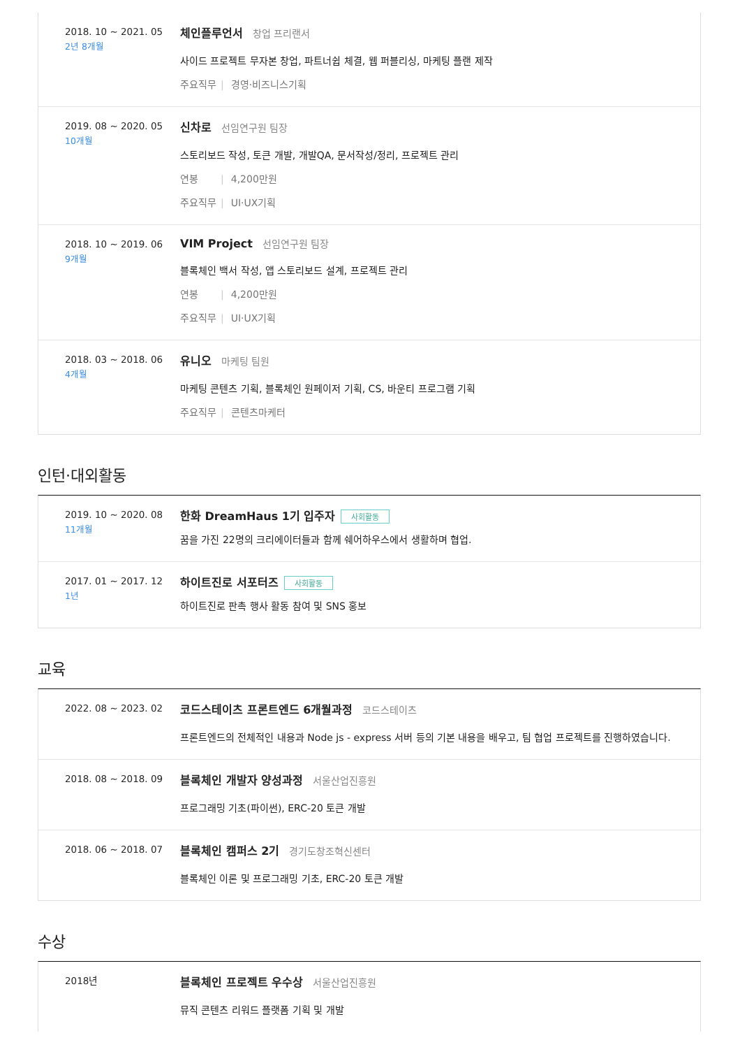2018. 10 ~ 2021. 05
2년 8개월
체인플루언서 창업 프리랜서
사이드 프로젝트 무자본 창업, 파트너쉽 체결, 웹 퍼블리싱, 마케팅 플랜 제작
주요직무 | 경영·비즈니스기획
2019. 08 ~ 2020. 05
10개월
신차로 선임연구원 팀장
스토리보드 작성, 토큰 개발, 개발QA, 문서작성/정리, 프로젝트 관리
연봉 | 4,200만원
주요직무 | UI·UX기획
2018. 10 ~ 2019. 06
9개월
VIM Project 선임연구원 팀장
블록체인 백서 작성, 앱 스토리보드 설계, 프로젝트 관리
연봉 | 4,200만원
주요직무 | UI·UX기획
2018. 03 ~ 2018. 06
4개월
유니오 마케팅 팀원
마케팅 콘텐츠 기획, 블록체인 원페이저 기획, CS, 바운티 프로그램 기획
주요직무 | 콘텐츠마케터
인턴·대외활동
2019. 10 ~ 2020. 08
11개월
한화 DreamHaus 1기 입주자 사회활동
꿈을 가진 22명의 크리에이터들과 함께 쉐어하우스에서 생활하며 협업.
2017. 01 ~ 2017. 12
1년
하이트진로 서포터즈 사회활동
하이트진로 판촉 행사 활동 참여 및 SNS 홍보
교육
2022. 08 ~ 2023. 02
코드스테이츠 프론트엔드 6개월과정 코드스테이츠
프론트엔드의 전체적인 내용과 Node js - express 서버 등의 기본 내용을 배우고, 팀 협업 프로젝트를 진행하였습니다.
2018. 08 ~ 2018. 09
블록체인 개발자 양성과정 서울산업진흥원
프로그래밍 기초(파이썬), ERC-20 토큰 개발
2018. 06 ~ 2018. 07
블록체인 캠퍼스 2기 경기도창조혁신센터
블록체인 이론 및 프로그래밍 기초, ERC-20 토큰 개발
수상
2018년
블록체인 프로젝트 우수상 서울산업진흥원
뮤직 콘텐츠 리워드 플랫폼 기획 및 개발